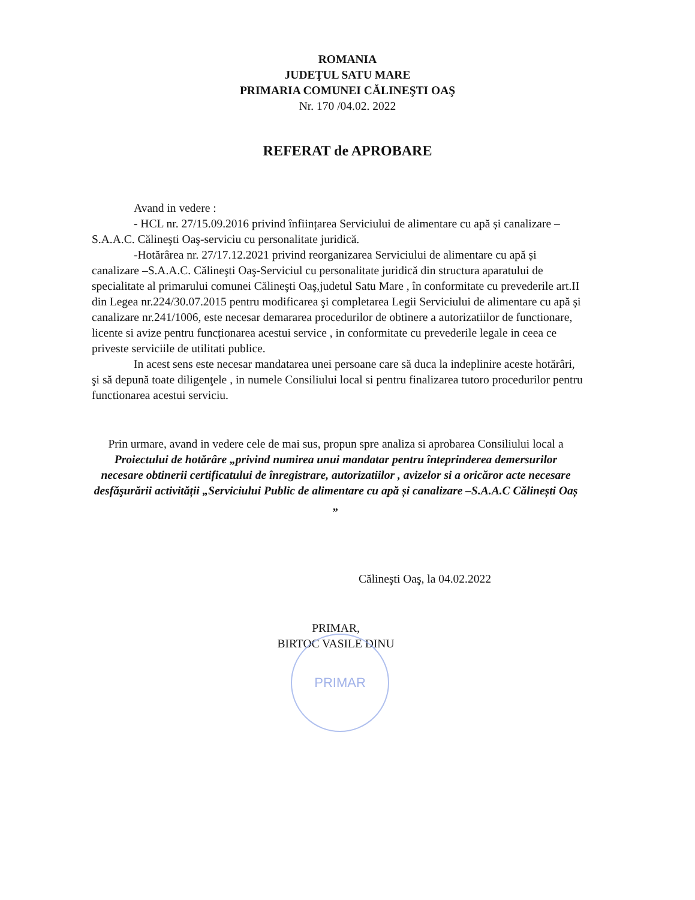ROMANIA
JUDEŢUL SATU MARE
PRIMARIA COMUNEI CĂLINEŞTI OAŞ
Nr. 170 /04.02. 2022
REFERAT de APROBARE
Avand in vedere :
- HCL nr. 27/15.09.2016 privind înființarea Serviciului de alimentare cu apă și canalizare –S.A.A.C. Călineşti Oaş-serviciu cu personalitate juridică.
-Hotărârea nr. 27/17.12.2021 privind reorganizarea Serviciului de alimentare cu apă și canalizare –S.A.A.C. Călineşti Oaş-Serviciul cu personalitate juridică din structura aparatului de specialitate al primarului comunei Călineşti Oaş,judetul Satu Mare , în conformitate cu prevederile art.II din Legea nr.224/30.07.2015 pentru modificarea şi completarea Legii Serviciului de alimentare cu apă și canalizare nr.241/1006, este necesar demararea procedurilor de obtinere a autorizatiilor de functionare, licente si avize pentru funcționarea acestui service , in conformitate cu prevederile legale in ceea ce priveste serviciile de utilitati publice.
In acest sens este necesar mandatarea unei persoane care să duca la indeplinire aceste hotărâri, şi să depună toate diligenţele , in numele Consiliului local si pentru finalizarea tutoro procedurilor pentru functionarea acestui serviciu.
Prin urmare, avand in vedere cele de mai sus, propun spre analiza si aprobarea Consiliului local a Proiectului de hotărâre „privind numirea unui mandatar pentru înteprinderea demersurilor necesare obtinerii certificatului de înregistrare, autorizatiilor , avizelor si a oricăror acte necesare desfăşurării activității „Serviciului Public de alimentare cu apă și canalizare –S.A.A.C Călinești Oaș „
Călineşti Oaş, la 04.02.2022
PRIMAR,
BIRTOC VASILE DINU
PRIMAR